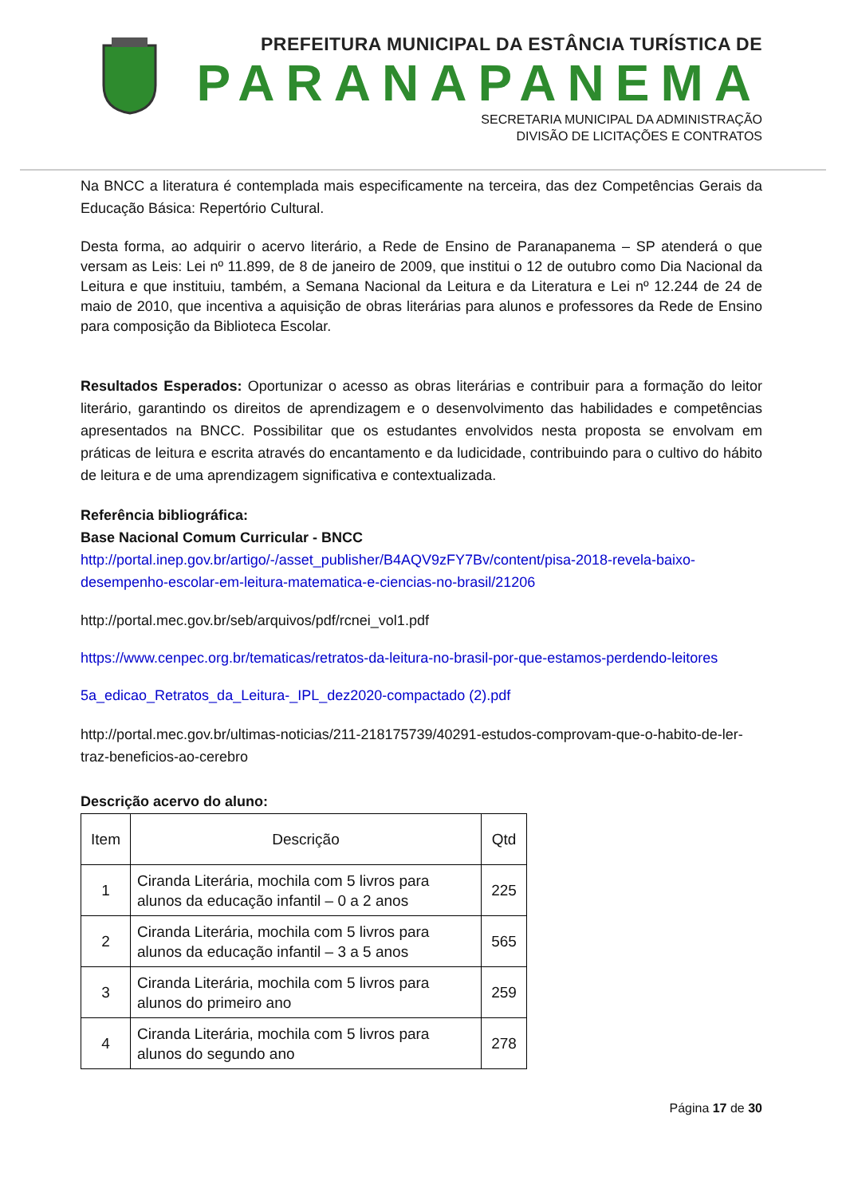PREFEITURA MUNICIPAL DA ESTÂNCIA TURÍSTICA DE
PARANAPANEMA
SECRETARIA MUNICIPAL DA ADMINISTRAÇÃO
DIVISÃO DE LICITAÇÕES E CONTRATOS
Na BNCC a literatura é contemplada mais especificamente na terceira, das dez Competências Gerais da Educação Básica: Repertório Cultural.
Desta forma, ao adquirir o acervo literário, a Rede de Ensino de Paranapanema – SP atenderá o que versam as Leis: Lei nº 11.899, de 8 de janeiro de 2009, que institui o 12 de outubro como Dia Nacional da Leitura e que instituiu, também, a Semana Nacional da Leitura e da Literatura e Lei nº 12.244 de 24 de maio de 2010, que incentiva a aquisição de obras literárias para alunos e professores da Rede de Ensino para composição da Biblioteca Escolar.
Resultados Esperados: Oportunizar o acesso as obras literárias e contribuir para a formação do leitor literário, garantindo os direitos de aprendizagem e o desenvolvimento das habilidades e competências apresentados na BNCC. Possibilitar que os estudantes envolvidos nesta proposta se envolvam em práticas de leitura e escrita através do encantamento e da ludicidade, contribuindo para o cultivo do hábito de leitura e de uma aprendizagem significativa e contextualizada.
Referência bibliográfica:
Base Nacional Comum Curricular - BNCC
http://portal.inep.gov.br/artigo/-/asset_publisher/B4AQV9zFY7Bv/content/pisa-2018-revela-baixo-desempenho-escolar-em-leitura-matematica-e-ciencias-no-brasil/21206
http://portal.mec.gov.br/seb/arquivos/pdf/rcnei_vol1.pdf
https://www.cenpec.org.br/tematicas/retratos-da-leitura-no-brasil-por-que-estamos-perdendo-leitores
5a_edicao_Retratos_da_Leitura-_IPL_dez2020-compactado (2).pdf
http://portal.mec.gov.br/ultimas-noticias/211-218175739/40291-estudos-comprovam-que-o-habito-de-ler-traz-beneficios-ao-cerebro
Descrição acervo do aluno:
| Item | Descrição | Qtd |
| 1 | Ciranda Literária, mochila com 5 livros para alunos da educação infantil – 0 a 2 anos | 225 |
| 2 | Ciranda Literária, mochila com 5 livros para alunos da educação infantil – 3 a 5 anos | 565 |
| 3 | Ciranda Literária, mochila com 5 livros para alunos do primeiro ano | 259 |
| 4 | Ciranda Literária, mochila com 5 livros para alunos do segundo ano | 278 |
Página 17 de 30